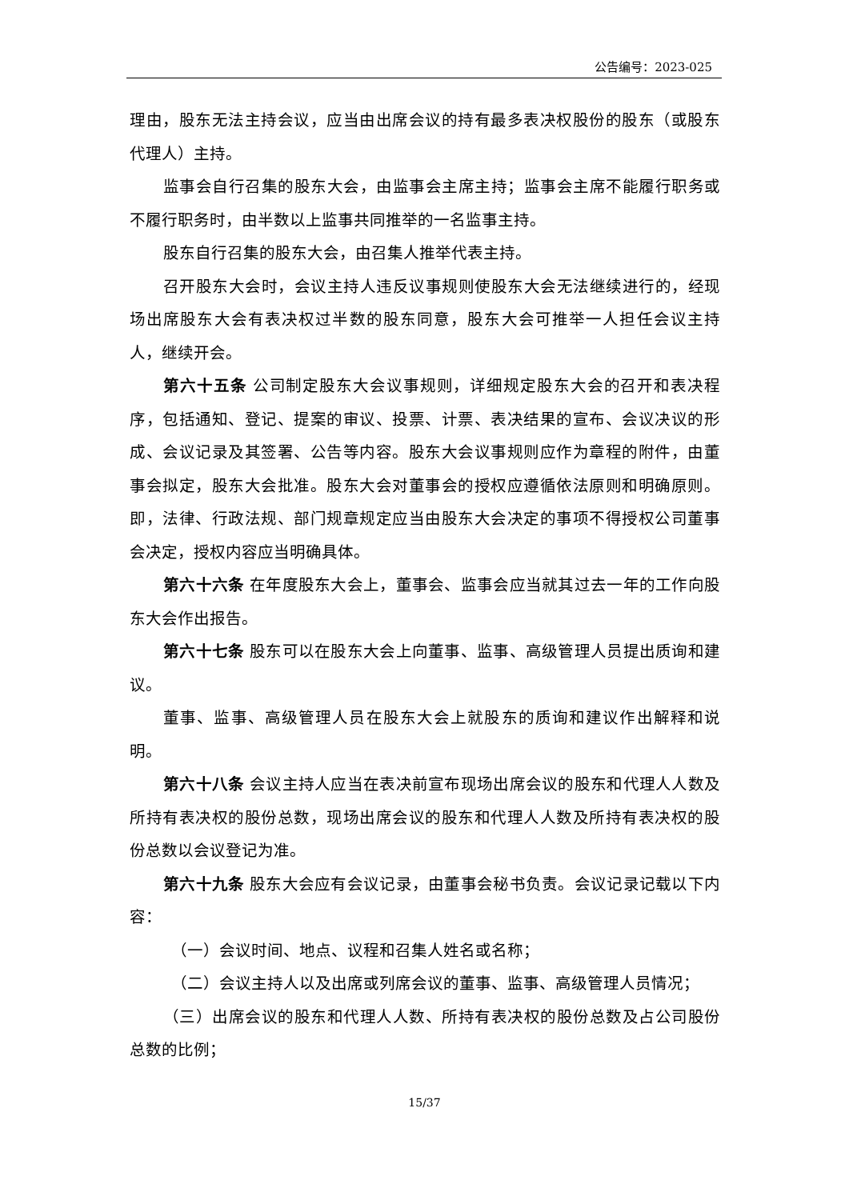公告编号：2023-025
理由，股东无法主持会议，应当由出席会议的持有最多表决权股份的股东（或股东代理人）主持。
监事会自行召集的股东大会，由监事会主席主持；监事会主席不能履行职务或不履行职务时，由半数以上监事共同推举的一名监事主持。
股东自行召集的股东大会，由召集人推举代表主持。
召开股东大会时，会议主持人违反议事规则使股东大会无法继续进行的，经现场出席股东大会有表决权过半数的股东同意，股东大会可推举一人担任会议主持人，继续开会。
第六十五条 公司制定股东大会议事规则，详细规定股东大会的召开和表决程序，包括通知、登记、提案的审议、投票、计票、表决结果的宣布、会议决议的形成、会议记录及其签署、公告等内容。股东大会议事规则应作为章程的附件，由董事会拟定，股东大会批准。股东大会对董事会的授权应遵循依法原则和明确原则。即，法律、行政法规、部门规章规定应当由股东大会决定的事项不得授权公司董事会决定，授权内容应当明确具体。
第六十六条 在年度股东大会上，董事会、监事会应当就其过去一年的工作向股东大会作出报告。
第六十七条 股东可以在股东大会上向董事、监事、高级管理人员提出质询和建议。
董事、监事、高级管理人员在股东大会上就股东的质询和建议作出解释和说明。
第六十八条 会议主持人应当在表决前宣布现场出席会议的股东和代理人人数及所持有表决权的股份总数，现场出席会议的股东和代理人人数及所持有表决权的股份总数以会议登记为准。
第六十九条 股东大会应有会议记录，由董事会秘书负责。会议记录记载以下内容：
（一）会议时间、地点、议程和召集人姓名或名称；
（二）会议主持人以及出席或列席会议的董事、监事、高级管理人员情况；
（三）出席会议的股东和代理人人数、所持有表决权的股份总数及占公司股份总数的比例；
15/37